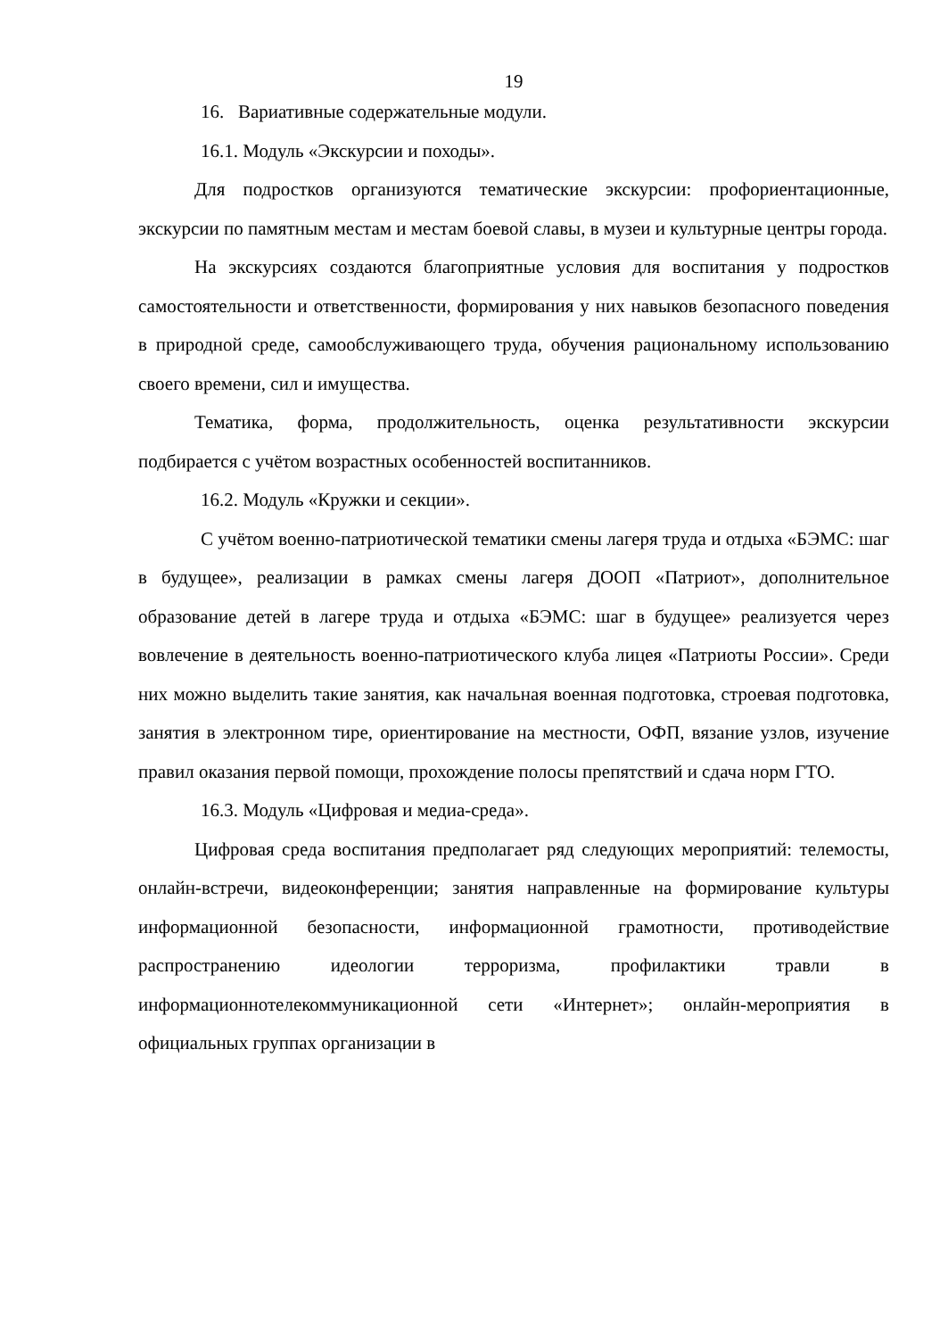19
16. Вариативные содержательные модули.
16.1. Модуль «Экскурсии и походы».
Для подростков организуются тематические экскурсии: профориентационные, экскурсии по памятным местам и местам боевой славы, в музеи и культурные центры города.
На экскурсиях создаются благоприятные условия для воспитания у подростков самостоятельности и ответственности, формирования у них навыков безопасного поведения в природной среде, самообслуживающего труда, обучения рациональному использованию своего времени, сил и имущества.
Тематика, форма, продолжительность, оценка результативности экскурсии подбирается с учётом возрастных особенностей воспитанников.
16.2. Модуль «Кружки и секции».
С учётом военно-патриотической тематики смены лагеря труда и отдыха «БЭМС: шаг в будущее», реализации в рамках смены лагеря ДООП «Патриот», дополнительное образование детей в лагере труда и отдыха «БЭМС: шаг в будущее» реализуется через вовлечение в деятельность военно-патриотического клуба лицея «Патриоты России». Среди них можно выделить такие занятия, как начальная военная подготовка, строевая подготовка, занятия в электронном тире, ориентирование на местности, ОФП, вязание узлов, изучение правил оказания первой помощи, прохождение полосы препятствий и сдача норм ГТО.
16.3. Модуль «Цифровая и медиа-среда».
Цифровая среда воспитания предполагает ряд следующих мероприятий: телемосты, онлайн-встречи, видеоконференции; занятия направленные на формирование культуры информационной безопасности, информационной грамотности, противодействие распространению идеологии терроризма, профилактики травли в информационнотелекоммуникационной сети «Интернет»; онлайн-мероприятия в официальных группах организации в